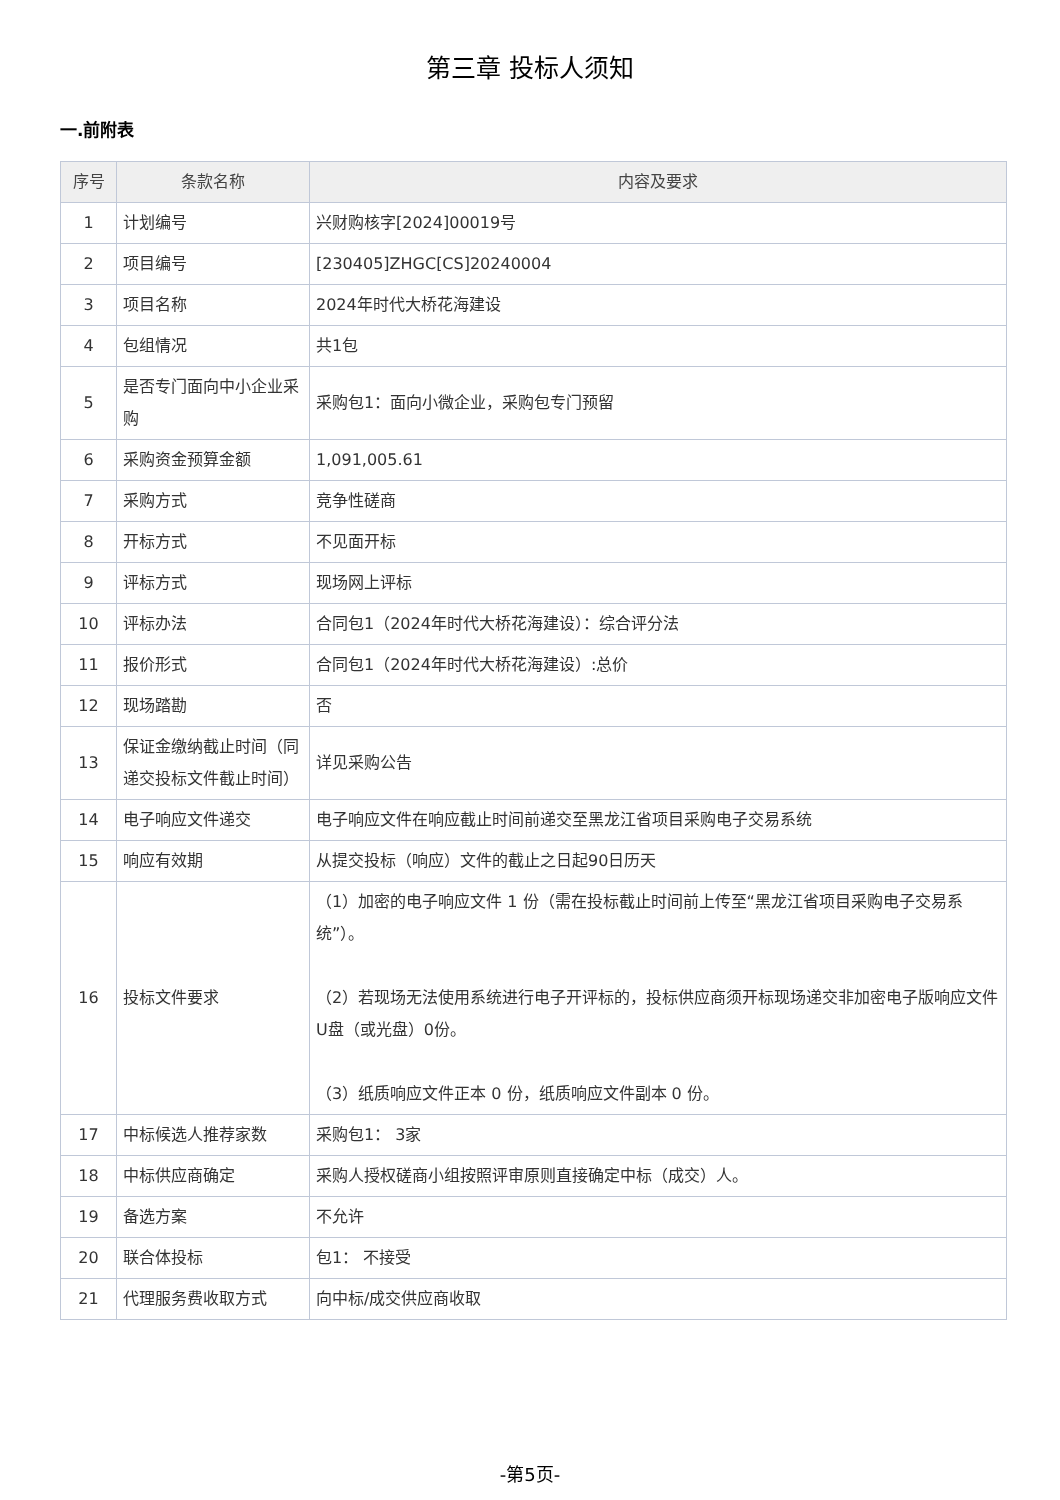第三章 投标人须知
一.前附表
| 序号 | 条款名称 | 内容及要求 |
| --- | --- | --- |
| 1 | 计划编号 | 兴财购核字[2024]00019号 |
| 2 | 项目编号 | [230405]ZHGC[CS]20240004 |
| 3 | 项目名称 | 2024年时代大桥花海建设 |
| 4 | 包组情况 | 共1包 |
| 5 | 是否专门面向中小企业采购 | 采购包1：面向小微企业，采购包专门预留 |
| 6 | 采购资金预算金额 | 1,091,005.61 |
| 7 | 采购方式 | 竞争性磋商 |
| 8 | 开标方式 | 不见面开标 |
| 9 | 评标方式 | 现场网上评标 |
| 10 | 评标办法 | 合同包1（2024年时代大桥花海建设）：综合评分法 |
| 11 | 报价形式 | 合同包1（2024年时代大桥花海建设）:总价 |
| 12 | 现场踏勘 | 否 |
| 13 | 保证金缴纳截止时间（同递交投标文件截止时间） | 详见采购公告 |
| 14 | 电子响应文件递交 | 电子响应文件在响应截止时间前递交至黑龙江省项目采购电子交易系统 |
| 15 | 响应有效期 | 从提交投标（响应）文件的截止之日起90日历天 |
| 16 | 投标文件要求 | （1）加密的电子响应文件 1 份（需在投标截止时间前上传至“黑龙江省项目采购电子交易系统”）。 （2）若现场无法使用系统进行电子开评标的，投标供应商须开标现场递交非加密电子版响应文件U盘（或光盘）0份。 （3）纸质响应文件正本 0 份，纸质响应文件副本 0 份。 |
| 17 | 中标候选人推荐家数 | 采购包1： 3家 |
| 18 | 中标供应商确定 | 采购人授权磋商小组按照评审原则直接确定中标（成交）人。 |
| 19 | 备选方案 | 不允许 |
| 20 | 联合体投标 | 包1： 不接受 |
| 21 | 代理服务费收取方式 | 向中标/成交供应商收取 |
-第5页-